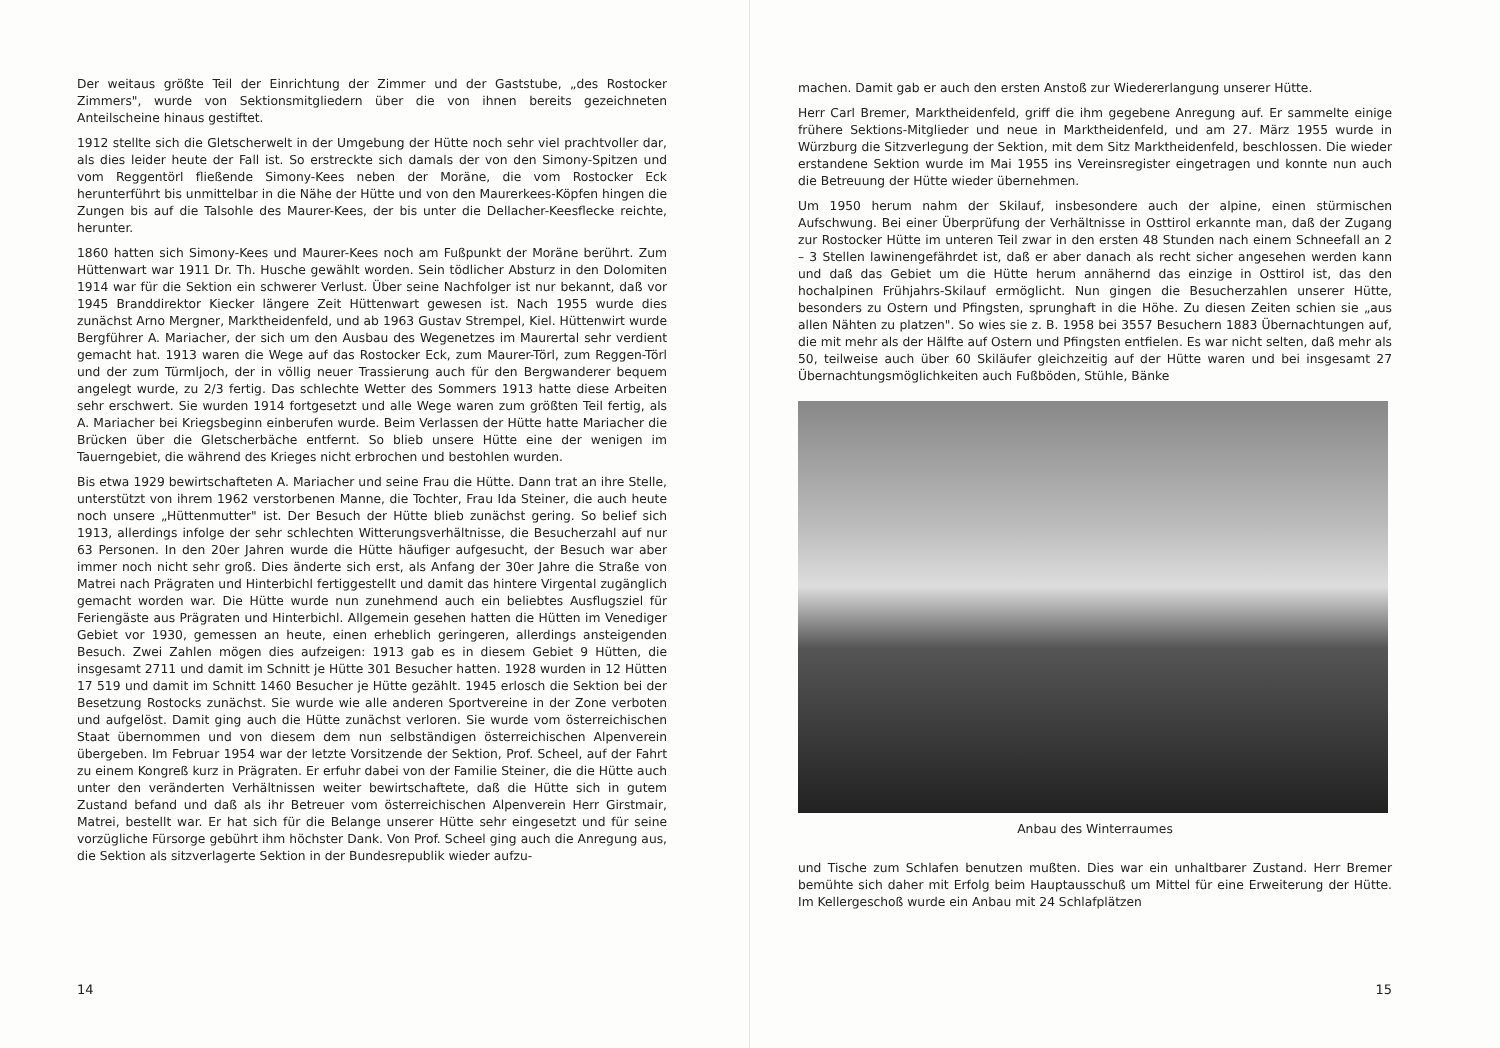Der weitaus größte Teil der Einrichtung der Zimmer und der Gaststube, „des Rostocker Zimmers", wurde von Sektionsmitgliedern über die von ihnen bereits gezeichneten Anteilscheine hinaus gestiftet.
1912 stellte sich die Gletscherwelt in der Umgebung der Hütte noch sehr viel prachtvoller dar, als dies leider heute der Fall ist. So erstreckte sich damals der von den Simony-Spitzen und vom Reggentörl fließende Simony-Kees neben der Moräne, die vom Rostocker Eck herunterführt bis unmittelbar in die Nähe der Hütte und von den Maurerkees-Köpfen hingen die Zungen bis auf die Talsohle des Maurer-Kees, der bis unter die Dellacher-Keesflecke reichte, herunter.
1860 hatten sich Simony-Kees und Maurer-Kees noch am Fußpunkt der Moräne berührt. Zum Hüttenwart war 1911 Dr. Th. Husche gewählt worden. Sein tödlicher Absturz in den Dolomiten 1914 war für die Sektion ein schwerer Verlust. Über seine Nachfolger ist nur bekannt, daß vor 1945 Branddirektor Kiecker längere Zeit Hüttenwart gewesen ist. Nach 1955 wurde dies zunächst Arno Mergner, Marktheidenfeld, und ab 1963 Gustav Strempel, Kiel. Hüttenwirt wurde Bergführer A. Mariacher, der sich um den Ausbau des Wegenetzes im Maurertal sehr verdient gemacht hat. 1913 waren die Wege auf das Rostocker Eck, zum Maurer-Törl, zum Reggen-Törl und der zum Türmljoch, der in völlig neuer Trassierung auch für den Bergwanderer bequem angelegt wurde, zu 2/3 fertig. Das schlechte Wetter des Sommers 1913 hatte diese Arbeiten sehr erschwert. Sie wurden 1914 fortgesetzt und alle Wege waren zum größten Teil fertig, als A. Mariacher bei Kriegsbeginn einberufen wurde. Beim Verlassen der Hütte hatte Mariacher die Brücken über die Gletscherbäche entfernt. So blieb unsere Hütte eine der wenigen im Tauerngebiet, die während des Krieges nicht erbrochen und bestohlen wurden.
Bis etwa 1929 bewirtschafteten A. Mariacher und seine Frau die Hütte. Dann trat an ihre Stelle, unterstützt von ihrem 1962 verstorbenen Manne, die Tochter, Frau Ida Steiner, die auch heute noch unsere „Hüttenmutter" ist. Der Besuch der Hütte blieb zunächst gering. So belief sich 1913, allerdings infolge der sehr schlechten Witterungsverhältnisse, die Besucherzahl auf nur 63 Personen. In den 20er Jahren wurde die Hütte häufiger aufgesucht, der Besuch war aber immer noch nicht sehr groß. Dies änderte sich erst, als Anfang der 30er Jahre die Straße von Matrei nach Prägraten und Hinterbichl fertiggestellt und damit das hintere Virgental zugänglich gemacht worden war. Die Hütte wurde nun zunehmend auch ein beliebtes Ausflugsziel für Feriengäste aus Prägraten und Hinterbichl. Allgemein gesehen hatten die Hütten im Venediger Gebiet vor 1930, gemessen an heute, einen erheblich geringeren, allerdings ansteigenden Besuch. Zwei Zahlen mögen dies aufzeigen: 1913 gab es in diesem Gebiet 9 Hütten, die insgesamt 2711 und damit im Schnitt je Hütte 301 Besucher hatten. 1928 wurden in 12 Hütten 17 519 und damit im Schnitt 1460 Besucher je Hütte gezählt. 1945 erlosch die Sektion bei der Besetzung Rostocks zunächst. Sie wurde wie alle anderen Sportvereine in der Zone verboten und aufgelöst. Damit ging auch die Hütte zunächst verloren. Sie wurde vom österreichischen Staat übernommen und von diesem dem nun selbständigen österreichischen Alpenverein übergeben. Im Februar 1954 war der letzte Vorsitzende der Sektion, Prof. Scheel, auf der Fahrt zu einem Kongreß kurz in Prägraten. Er erfuhr dabei von der Familie Steiner, die die Hütte auch unter den veränderten Verhältnissen weiter bewirtschaftete, daß die Hütte sich in gutem Zustand befand und daß als ihr Betreuer vom österreichischen Alpenverein Herr Girstmair, Matrei, bestellt war. Er hat sich für die Belange unserer Hütte sehr eingesetzt und für seine vorzügliche Fürsorge gebührt ihm höchster Dank. Von Prof. Scheel ging auch die Anregung aus, die Sektion als sitzverlagerte Sektion in der Bundesrepublik wieder aufzu-
14
machen. Damit gab er auch den ersten Anstoß zur Wiedererlangung unserer Hütte.
Herr Carl Bremer, Marktheidenfeld, griff die ihm gegebene Anregung auf. Er sammelte einige frühere Sektions-Mitglieder und neue in Marktheidenfeld, und am 27. März 1955 wurde in Würzburg die Sitzverlegung der Sektion, mit dem Sitz Marktheidenfeld, beschlossen. Die wieder erstandene Sektion wurde im Mai 1955 ins Vereinsregister eingetragen und konnte nun auch die Betreuung der Hütte wieder übernehmen.
Um 1950 herum nahm der Skilauf, insbesondere auch der alpine, einen stürmischen Aufschwung. Bei einer Überprüfung der Verhältnisse in Osttirol erkannte man, daß der Zugang zur Rostocker Hütte im unteren Teil zwar in den ersten 48 Stunden nach einem Schneefall an 2 – 3 Stellen lawinengefährdet ist, daß er aber danach als recht sicher angesehen werden kann und daß das Gebiet um die Hütte herum annähernd das einzige in Osttirol ist, das den hochalpinen Frühjahrs-Skilauf ermöglicht. Nun gingen die Besucherzahlen unserer Hütte, besonders zu Ostern und Pfingsten, sprunghaft in die Höhe. Zu diesen Zeiten schien sie „aus allen Nähten zu platzen". So wies sie z. B. 1958 bei 3557 Besuchern 1883 Übernachtungen auf, die mit mehr als der Hälfte auf Ostern und Pfingsten entfielen. Es war nicht selten, daß mehr als 50, teilweise auch über 60 Skiläufer gleichzeitig auf der Hütte waren und bei insgesamt 27 Übernachtungsmöglichkeiten auch Fußböden, Stühle, Bänke
Anbau des Winterraumes
und Tische zum Schlafen benutzen mußten. Dies war ein unhaltbarer Zustand. Herr Bremer bemühte sich daher mit Erfolg beim Hauptausschuß um Mittel für eine Erweiterung der Hütte. Im Kellergeschoß wurde ein Anbau mit 24 Schlafplätzen
15